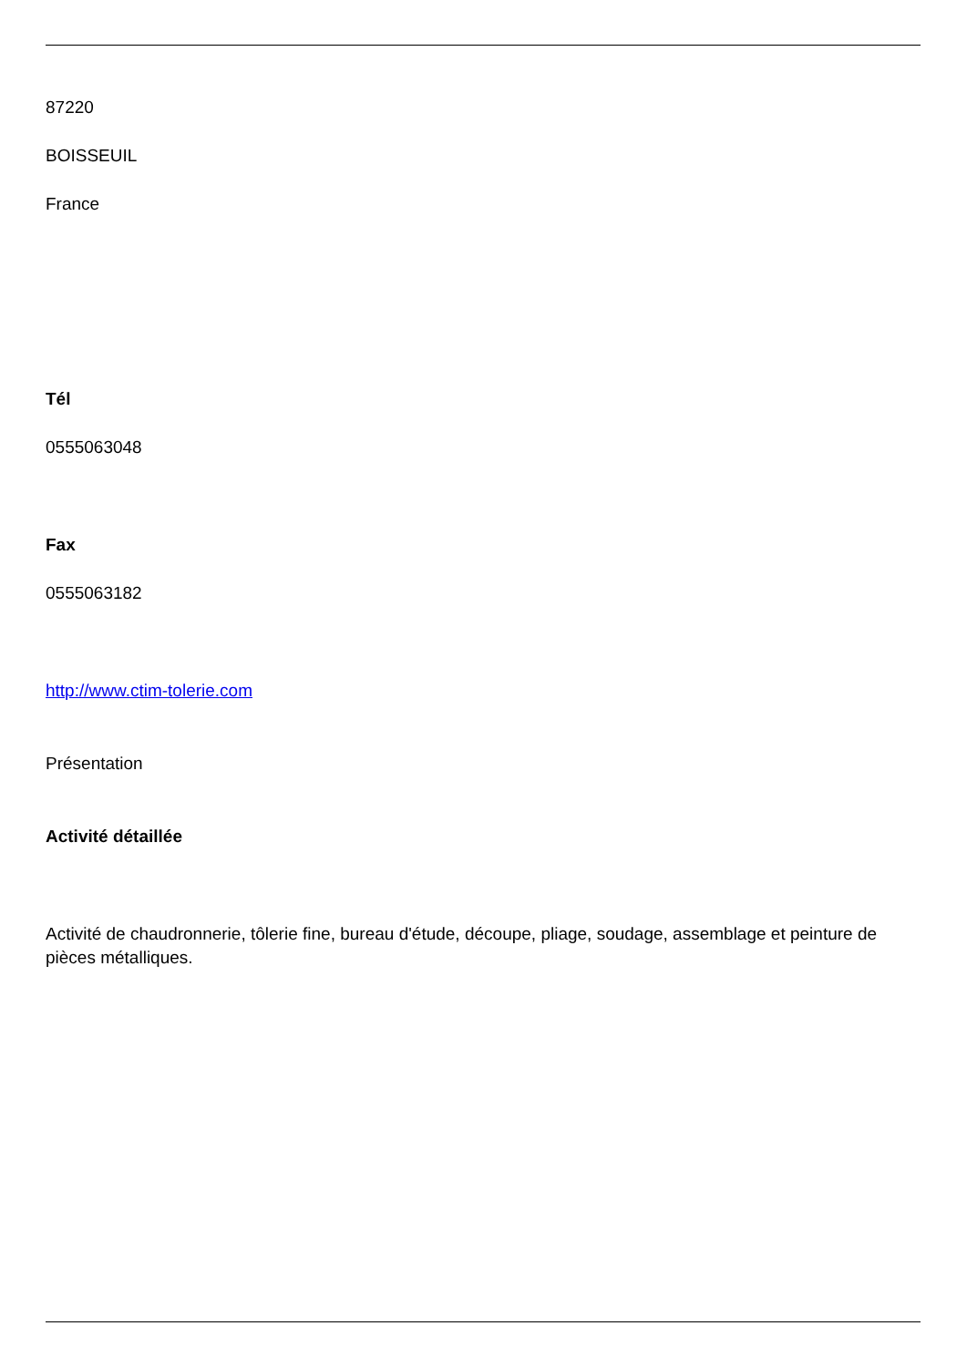87220
BOISSEUIL
France
Tél
0555063048
Fax
0555063182
http://www.ctim-tolerie.com
Présentation
Activité détaillée
Activité de chaudronnerie, tôlerie fine, bureau d'étude, découpe, pliage, soudage, assemblage et peinture de pièces métalliques.